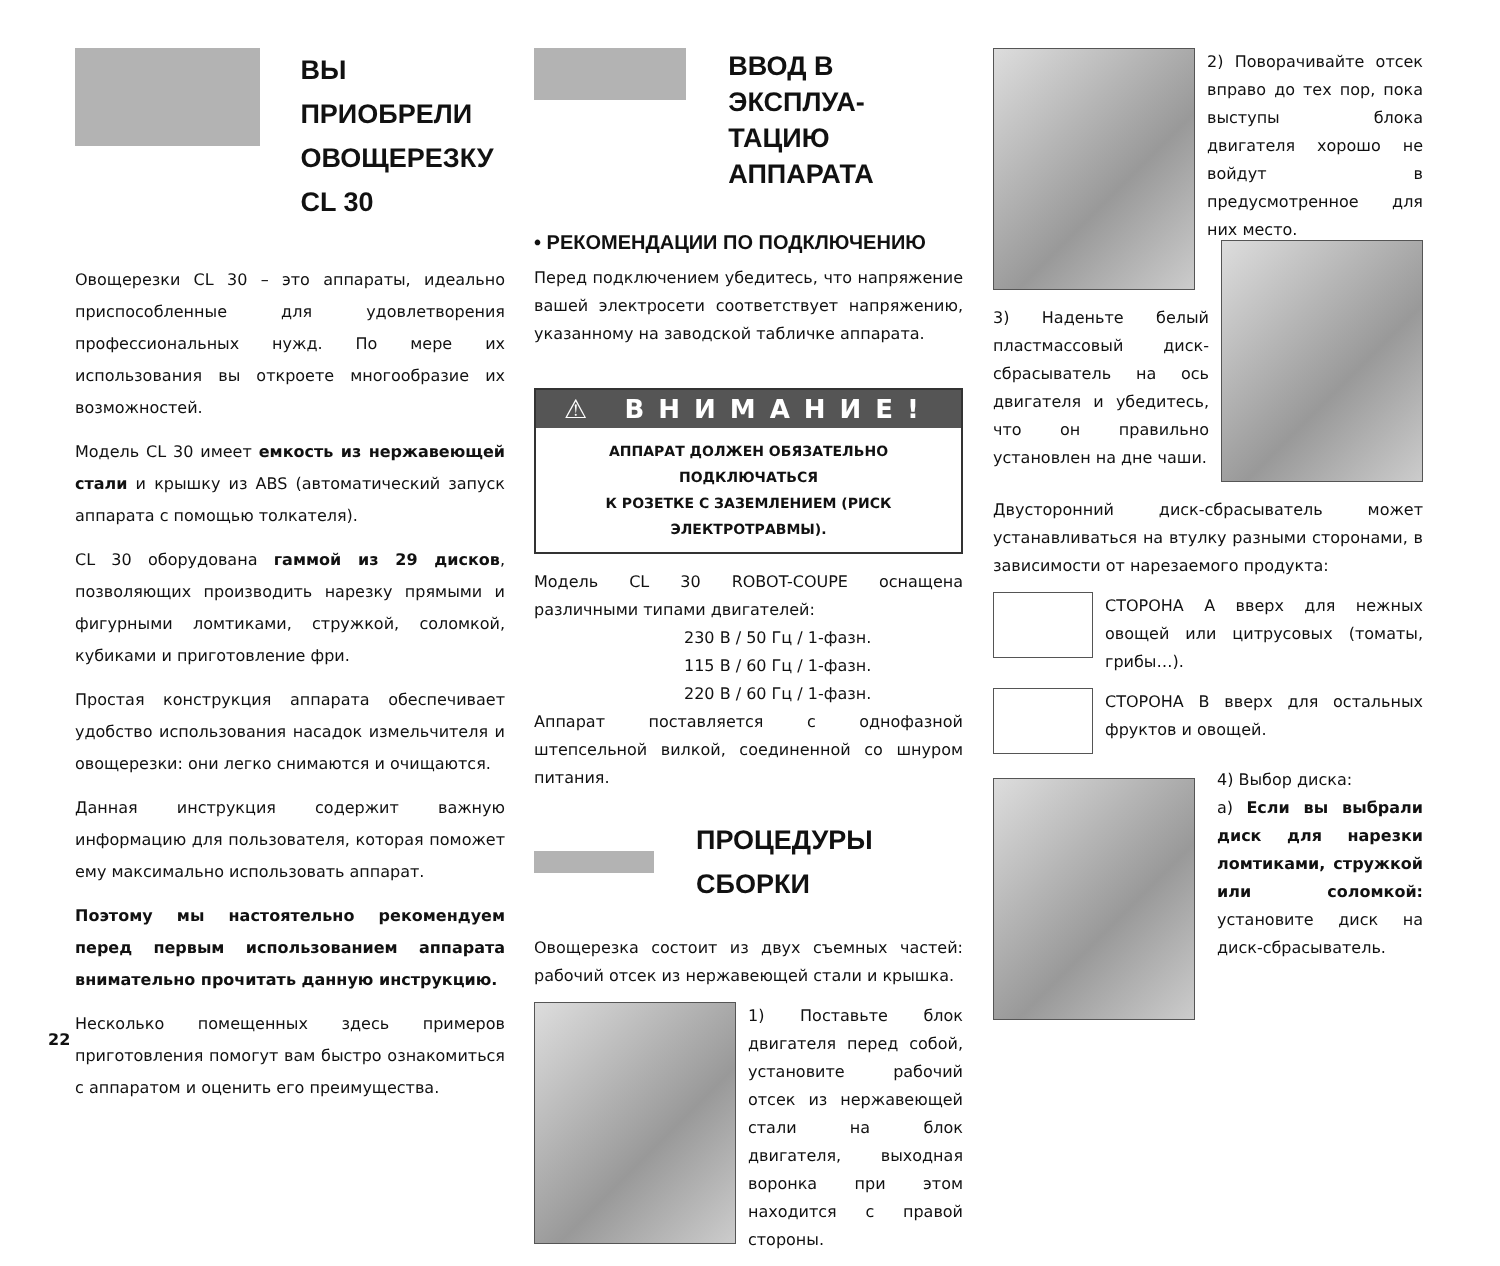ВЫ ПРИОБРЕЛИ
ОВОЩЕРЕЗКУ
CL 30
Овощерезки CL 30 – это аппараты, идеально приспособленные для удовлетворения профессиональных нужд. По мере их использования вы откроете многообразие их возможностей.
Модель CL 30 имеет емкость из нержавеющей стали и крышку из ABS (автоматический запуск аппарата с помощью толкателя).
CL 30 оборудована гаммой из 29 дисков, позволяющих производить нарезку прямыми и фигурными ломтиками, стружкой, соломкой, кубиками и приготовление фри.
Простая конструкция аппарата обеспечивает удобство использования насадок измельчителя и овощерезки: они легко снимаются и очищаются.
Данная инструкция содержит важную информацию для пользователя, которая поможет ему максимально использовать аппарат.
Поэтому мы настоятельно рекомендуем перед первым использованием аппарата внимательно прочитать данную инструкцию.
Несколько помещенных здесь примеров приготовления помогут вам быстро ознакомиться с аппаратом и оценить его преимущества.
ВВОД В ЭКСПЛУА-
ТАЦИЮ АППАРАТА
• РЕКОМЕНДАЦИИ ПО ПОДКЛЮЧЕНИЮ
Перед подключением убедитесь, что напряжение вашей электросети соответствует напряжению, указанному на заводской табличке аппарата.
⚠ ВНИМАНИЕ!
АППАРАТ ДОЛЖЕН ОБЯЗАТЕЛЬНО ПОДКЛЮЧАТЬСЯ
К РОЗЕТКЕ С ЗАЗЕМЛЕНИЕМ (РИСК ЭЛЕКТРОТРАВМЫ).
Модель CL 30 ROBOT-COUPE оснащена различными типами двигателей:
230 В / 50 Гц / 1-фазн.
115 В / 60 Гц / 1-фазн.
220 В / 60 Гц / 1-фазн.
Аппарат поставляется с однофазной штепсельной вилкой, соединенной со шнуром питания.
ПРОЦЕДУРЫ СБОРКИ
Овощерезка состоит из двух съемных частей: рабочий отсек из нержавеющей стали и крышка.
1) Поставьте блок двигателя перед собой, установите рабочий отсек из нержавеющей стали на блок двигателя, выходная воронка при этом находится с правой стороны.
2) Поворачивайте отсек вправо до тех пор, пока выступы блока двигателя хорошо не войдут в предусмотренное для них место.
3) Наденьте белый пластмассовый диск-сбрасыватель на ось двигателя и убедитесь, что он правильно установлен на дне чаши.
Двусторонний диск-сбрасыватель может устанавливаться на втулку разными сторонами, в зависимости от нарезаемого продукта:
СТОРОНА А вверх для нежных овощей или цитрусовых (томаты, грибы…).
СТОРОНА В вверх для остальных фруктов и овощей.
4) Выбор диска:
а) Если вы выбрали диск для нарезки ломтиками, стружкой или соломкой: установите диск на диск-сбрасыватель.
22